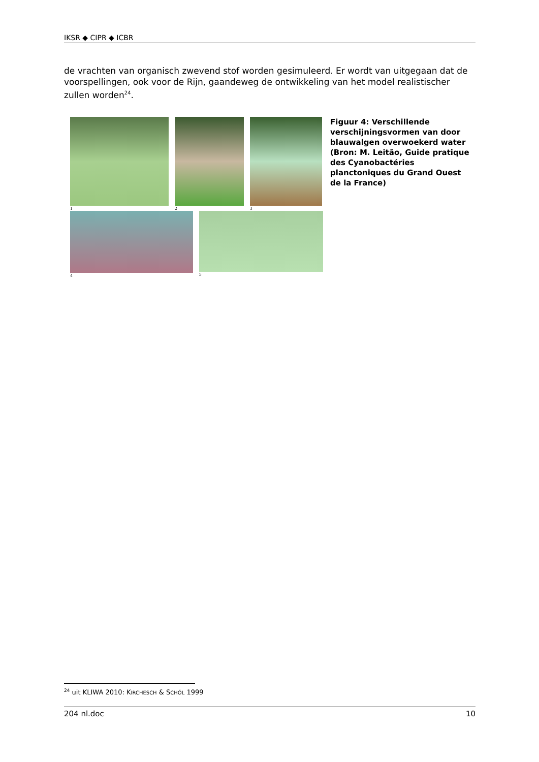IKSR ◆ CIPR ◆ ICBR
de vrachten van organisch zwevend stof worden gesimuleerd. Er wordt van uitgegaan dat de voorspellingen, ook voor de Rijn, gaandeweg de ontwikkeling van het model realistischer zullen worden<sup>24</sup>.
1 2 3
4 5
Figuur 4: Verschillende verschijningsvormen van door blauwalgen overwoekerd water (Bron: M. Leitão, Guide pratique des Cyanobactéries planctoniques du Grand Ouest de la France)
<sup>24</sup> uit KLIWA 2010: KIRCHESCH & SCHÖL 1999
204 nl.doc 10